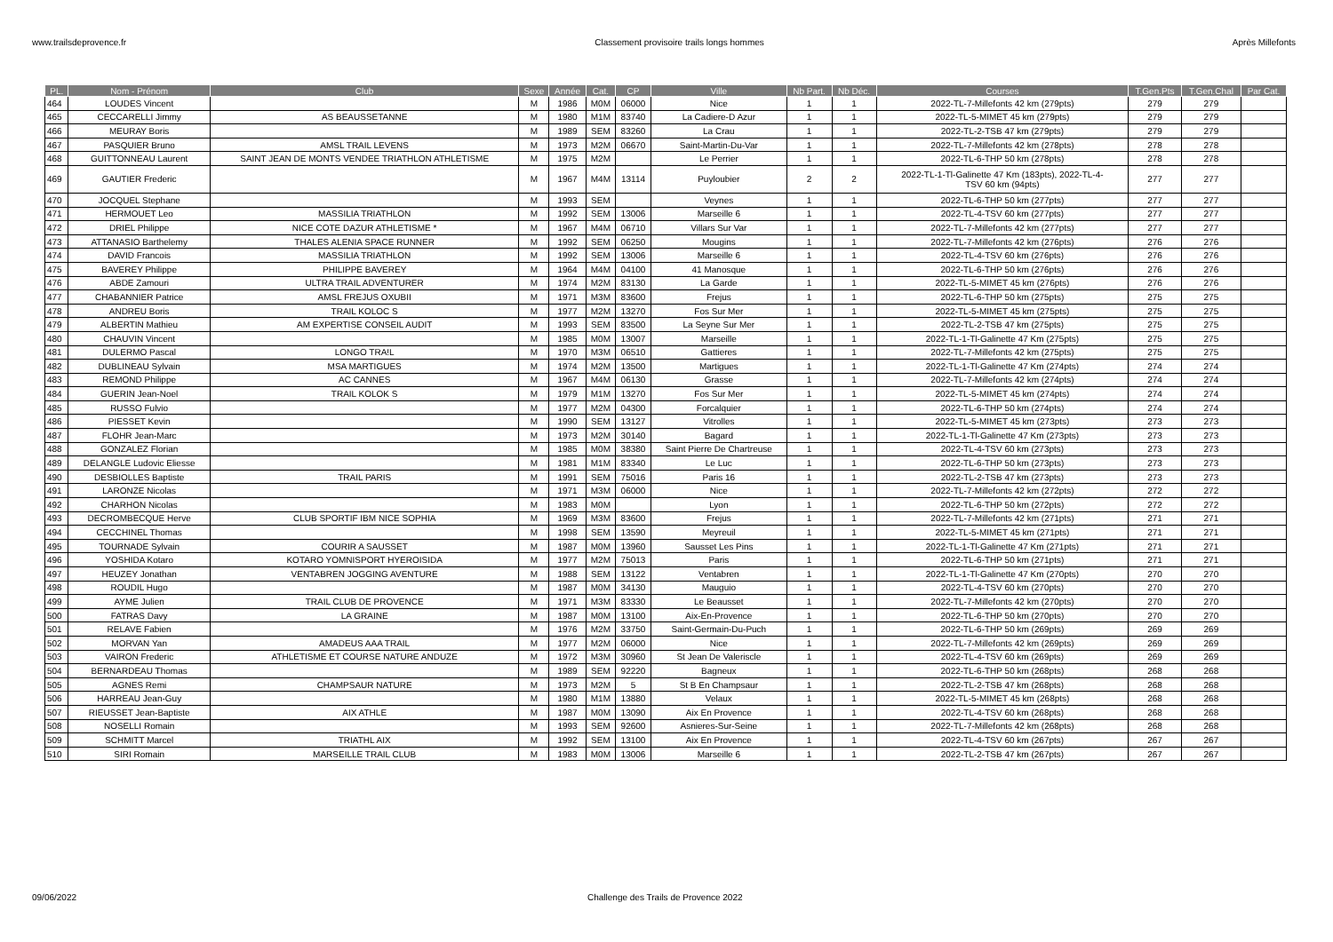www.trailsdeprovence.fr Classement provisoire trails longs hommes Après Millefonts
| PL. | Nom - Prénom | Club | Sexe | Année | Cat. | CP | Ville | Nb Part. | Nb Déc. | Courses | T.Gen.Pts | T.Gen.Chal | Par Cat. |
| --- | --- | --- | --- | --- | --- | --- | --- | --- | --- | --- | --- | --- | --- |
| 464 | LOUDES Vincent | | M | 1986 | M0M | 06000 | Nice | 1 | 1 | 2022-TL-7-Millefonts 42 km (279pts) | 279 | 279 | |
| 465 | CECCARELLI Jimmy | AS BEAUSSETANNE | M | 1980 | M1M | 83740 | La Cadiere-D Azur | 1 | 1 | 2022-TL-5-MIMET 45 km (279pts) | 279 | 279 | |
| 466 | MEURAY Boris | | M | 1989 | SEM | 83260 | La Crau | 1 | 1 | 2022-TL-2-TSB 47 km (279pts) | 279 | 279 | |
| 467 | PASQUIER Bruno | AMSL TRAIL LEVENS | M | 1973 | M2M | 06670 | Saint-Martin-Du-Var | 1 | 1 | 2022-TL-7-Millefonts 42 km (278pts) | 278 | 278 | |
| 468 | GUITTONNEAU Laurent | SAINT JEAN DE MONTS VENDEE TRIATHLON ATHLETISME | M | 1975 | M2M | | Le Perrier | 1 | 1 | 2022-TL-6-THP 50 km (278pts) | 278 | 278 | |
| 469 | GAUTIER Frederic | | M | 1967 | M4M | 13114 | Puyloubier | 2 | 2 | 2022-TL-1-Tl-Galinette 47 Km (183pts), 2022-TL-4- TSV 60 km (94pts) | 277 | 277 | |
| 470 | JOCQUEL Stephane | | M | 1993 | SEM | | Veynes | 1 | 1 | 2022-TL-6-THP 50 km (277pts) | 277 | 277 | |
| 471 | HERMOUET Leo | MASSILIA TRIATHLON | M | 1992 | SEM | 13006 | Marseille 6 | 1 | 1 | 2022-TL-4-TSV 60 km (277pts) | 277 | 277 | |
| 472 | DRIEL Philippe | NICE COTE DAZUR ATHLETISME * | M | 1967 | M4M | 06710 | Villars Sur Var | 1 | 1 | 2022-TL-7-Millefonts 42 km (277pts) | 277 | 277 | |
| 473 | ATTANASIO Barthelemy | THALES ALENIA SPACE RUNNER | M | 1992 | SEM | 06250 | Mougins | 1 | 1 | 2022-TL-7-Millefonts 42 km (276pts) | 276 | 276 | |
| 474 | DAVID Francois | MASSILIA TRIATHLON | M | 1992 | SEM | 13006 | Marseille 6 | 1 | 1 | 2022-TL-4-TSV 60 km (276pts) | 276 | 276 | |
| 475 | BAVEREY Philippe | PHILIPPE BAVEREY | M | 1964 | M4M | 04100 | 41 Manosque | 1 | 1 | 2022-TL-6-THP 50 km (276pts) | 276 | 276 | |
| 476 | ABDE Zamouri | ULTRA TRAIL ADVENTURER | M | 1974 | M2M | 83130 | La Garde | 1 | 1 | 2022-TL-5-MIMET 45 km (276pts) | 276 | 276 | |
| 477 | CHABANNIER Patrice | AMSL FREJUS OXUBII | M | 1971 | M3M | 83600 | Frejus | 1 | 1 | 2022-TL-6-THP 50 km (275pts) | 275 | 275 | |
| 478 | ANDREU Boris | TRAIL KOLOC S | M | 1977 | M2M | 13270 | Fos Sur Mer | 1 | 1 | 2022-TL-5-MIMET 45 km (275pts) | 275 | 275 | |
| 479 | ALBERTIN Mathieu | AM EXPERTISE CONSEIL AUDIT | M | 1993 | SEM | 83500 | La Seyne Sur Mer | 1 | 1 | 2022-TL-2-TSB 47 km (275pts) | 275 | 275 | |
| 480 | CHAUVIN Vincent | | M | 1985 | M0M | 13007 | Marseille | 1 | 1 | 2022-TL-1-Tl-Galinette 47 Km (275pts) | 275 | 275 | |
| 481 | DULERMO Pascal | LONGO TRA!L | M | 1970 | M3M | 06510 | Gattieres | 1 | 1 | 2022-TL-7-Millefonts 42 km (275pts) | 275 | 275 | |
| 482 | DUBLINEAU Sylvain | MSA MARTIGUES | M | 1974 | M2M | 13500 | Martigues | 1 | 1 | 2022-TL-1-Tl-Galinette 47 Km (274pts) | 274 | 274 | |
| 483 | REMOND Philippe | AC CANNES | M | 1967 | M4M | 06130 | Grasse | 1 | 1 | 2022-TL-7-Millefonts 42 km (274pts) | 274 | 274 | |
| 484 | GUERIN Jean-Noel | TRAIL KOLOK S | M | 1979 | M1M | 13270 | Fos Sur Mer | 1 | 1 | 2022-TL-5-MIMET 45 km (274pts) | 274 | 274 | |
| 485 | RUSSO Fulvio | | M | 1977 | M2M | 04300 | Forcalquier | 1 | 1 | 2022-TL-6-THP 50 km (274pts) | 274 | 274 | |
| 486 | PIESSET Kevin | | M | 1990 | SEM | 13127 | Vitrolles | 1 | 1 | 2022-TL-5-MIMET 45 km (273pts) | 273 | 273 | |
| 487 | FLOHR Jean-Marc | | M | 1973 | M2M | 30140 | Bagard | 1 | 1 | 2022-TL-1-Tl-Galinette 47 Km (273pts) | 273 | 273 | |
| 488 | GONZALEZ Florian | | M | 1985 | M0M | 38380 | Saint Pierre De Chartreuse | 1 | 1 | 2022-TL-4-TSV 60 km (273pts) | 273 | 273 | |
| 489 | DELANGLE Ludovic Eliesse | | M | 1981 | M1M | 83340 | Le Luc | 1 | 1 | 2022-TL-6-THP 50 km (273pts) | 273 | 273 | |
| 490 | DESBIOLLES Baptiste | TRAIL PARIS | M | 1991 | SEM | 75016 | Paris 16 | 1 | 1 | 2022-TL-2-TSB 47 km (273pts) | 273 | 273 | |
| 491 | LARONZE Nicolas | | M | 1971 | M3M | 06000 | Nice | 1 | 1 | 2022-TL-7-Millefonts 42 km (272pts) | 272 | 272 | |
| 492 | CHARHON Nicolas | | M | 1983 | M0M | | Lyon | 1 | 1 | 2022-TL-6-THP 50 km (272pts) | 272 | 272 | |
| 493 | DECROMBECQUE Herve | CLUB SPORTIF IBM NICE SOPHIA | M | 1969 | M3M | 83600 | Frejus | 1 | 1 | 2022-TL-7-Millefonts 42 km (271pts) | 271 | 271 | |
| 494 | CECCHINEL Thomas | | M | 1998 | SEM | 13590 | Meyreuil | 1 | 1 | 2022-TL-5-MIMET 45 km (271pts) | 271 | 271 | |
| 495 | TOURNADE Sylvain | COURIR A SAUSSET | M | 1987 | M0M | 13960 | Sausset Les Pins | 1 | 1 | 2022-TL-1-Tl-Galinette 47 Km (271pts) | 271 | 271 | |
| 496 | YOSHIDA Kotaro | KOTARO YOMNISPORT HYEROISIDA | M | 1977 | M2M | 75013 | Paris | 1 | 1 | 2022-TL-6-THP 50 km (271pts) | 271 | 271 | |
| 497 | HEUZEY Jonathan | VENTABREN JOGGING AVENTURE | M | 1988 | SEM | 13122 | Ventabren | 1 | 1 | 2022-TL-1-Tl-Galinette 47 Km (270pts) | 270 | 270 | |
| 498 | ROUDIL Hugo | | M | 1987 | M0M | 34130 | Mauguio | 1 | 1 | 2022-TL-4-TSV 60 km (270pts) | 270 | 270 | |
| 499 | AYME Julien | TRAIL CLUB DE PROVENCE | M | 1971 | M3M | 83330 | Le Beausset | 1 | 1 | 2022-TL-7-Millefonts 42 km (270pts) | 270 | 270 | |
| 500 | FATRAS Davy | LA GRAINE | M | 1987 | M0M | 13100 | Aix-En-Provence | 1 | 1 | 2022-TL-6-THP 50 km (270pts) | 270 | 270 | |
| 501 | RELAVE Fabien | | M | 1976 | M2M | 33750 | Saint-Germain-Du-Puch | 1 | 1 | 2022-TL-6-THP 50 km (269pts) | 269 | 269 | |
| 502 | MORVAN Yan | AMADEUS AAA TRAIL | M | 1977 | M2M | 06000 | Nice | 1 | 1 | 2022-TL-7-Millefonts 42 km (269pts) | 269 | 269 | |
| 503 | VAIRON Frederic | ATHLETISME ET COURSE NATURE ANDUZE | M | 1972 | M3M | 30960 | St Jean De Valeriscle | 1 | 1 | 2022-TL-4-TSV 60 km (269pts) | 269 | 269 | |
| 504 | BERNARDEAU Thomas | | M | 1989 | SEM | 92220 | Bagneux | 1 | 1 | 2022-TL-6-THP 50 km (268pts) | 268 | 268 | |
| 505 | AGNES Remi | CHAMPSAUR NATURE | M | 1973 | M2M | 5 | St B En Champsaur | 1 | 1 | 2022-TL-2-TSB 47 km (268pts) | 268 | 268 | |
| 506 | HARREAU Jean-Guy | | M | 1980 | M1M | 13880 | Velaux | 1 | 1 | 2022-TL-5-MIMET 45 km (268pts) | 268 | 268 | |
| 507 | RIEUSSET Jean-Baptiste | AIX ATHLE | M | 1987 | M0M | 13090 | Aix En Provence | 1 | 1 | 2022-TL-4-TSV 60 km (268pts) | 268 | 268 | |
| 508 | NOSELLI Romain | | M | 1993 | SEM | 92600 | Asnieres-Sur-Seine | 1 | 1 | 2022-TL-7-Millefonts 42 km (268pts) | 268 | 268 | |
| 509 | SCHMITT Marcel | TRIATHL AIX | M | 1992 | SEM | 13100 | Aix En Provence | 1 | 1 | 2022-TL-4-TSV 60 km (267pts) | 267 | 267 | |
| 510 | SIRI Romain | MARSEILLE TRAIL CLUB | M | 1983 | M0M | 13006 | Marseille 6 | 1 | 1 | 2022-TL-2-TSB 47 km (267pts) | 267 | 267 | |
09/06/2022 Challenge des Trails de Provence 2022